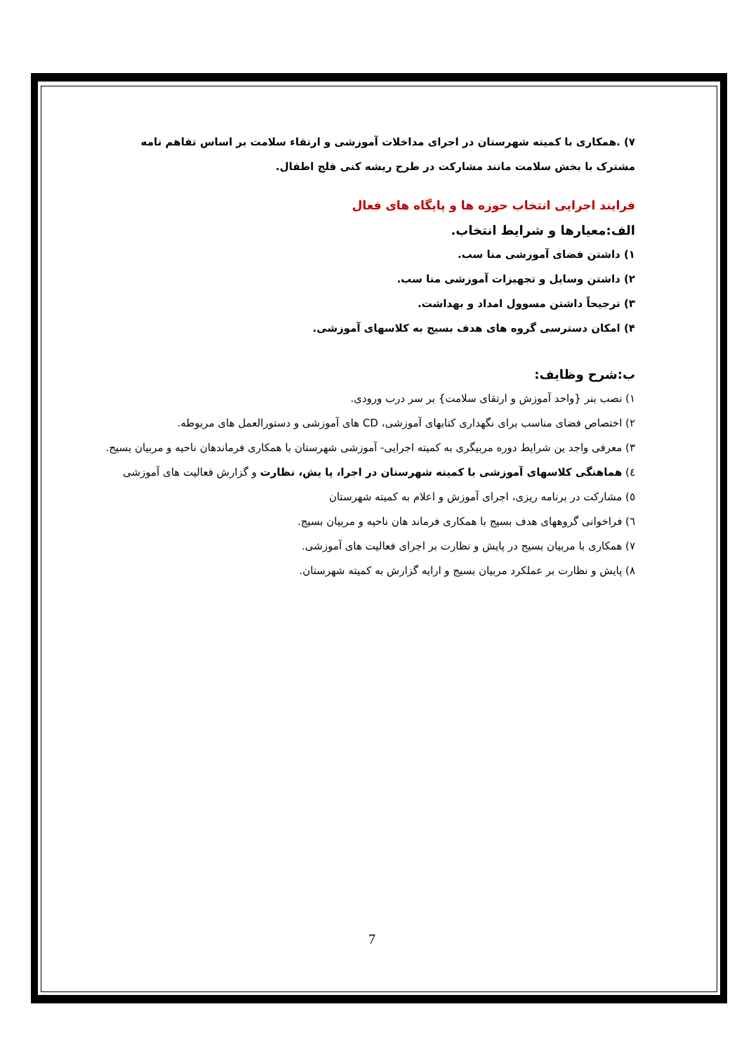۷) .همکاری با کمیته شهرستان در اجرای مداخلات آموزشی و ارتقاء سلامت بر اساس تفاهم نامه مشترک با بخش سلامت مانند مشارکت در طرح ریشه کنی فلج اطفال.
فرایند اجرایی انتخاب حوزه ها و پایگاه های فعال
الف:معیارها و شرایط انتخاب.
۱) داشتن فضای آموزشی منا سب.
۲) داشتن وسایل و تجهیزات آموزشی منا سب.
۳) ترجیحاً داشتن مسوول امداد و بهداشت.
۴) امکان دسترسی گروه های هدف بسیج به کلاسهای آموزشی.
ب:شرح وظایف:
۱) نصب بنر {واحد آموزش و ارتقای سلامت} بر سر درب ورودی.
۲) اختصاص فضای مناسب برای نگهداری کتابهای آموزشی، CD های آموزشی و دستورالعمل های مربوطه.
۳) معرفی واجد ین شرایط دوره مربیگری به کمیته اجرایی- آموزشی شهرستان با همکاری فرماندهان ناحیه و مربیان بسیج.
٤) هماهنگی کلاسهای آموزشی با کمیته شهرستان در اجرا، پا یش، نظارت و گزارش فعالیت های آموزشی
٥) مشارکت در برنامه ریزی، اجرای آموزش و اعلام به کمیته شهرستان
٦) فراخوانی گروههای هدف بسیج با همکاری فرماند هان ناحیه و مربیان بسیج.
۷) همکاری با مربیان بسیج در پایش و نظارت بر اجرای فعالیت های آموزشی.
۸) پایش و نظارت بر عملکرد مربیان بسیج و ارایه گزارش به کمیته شهرستان.
7